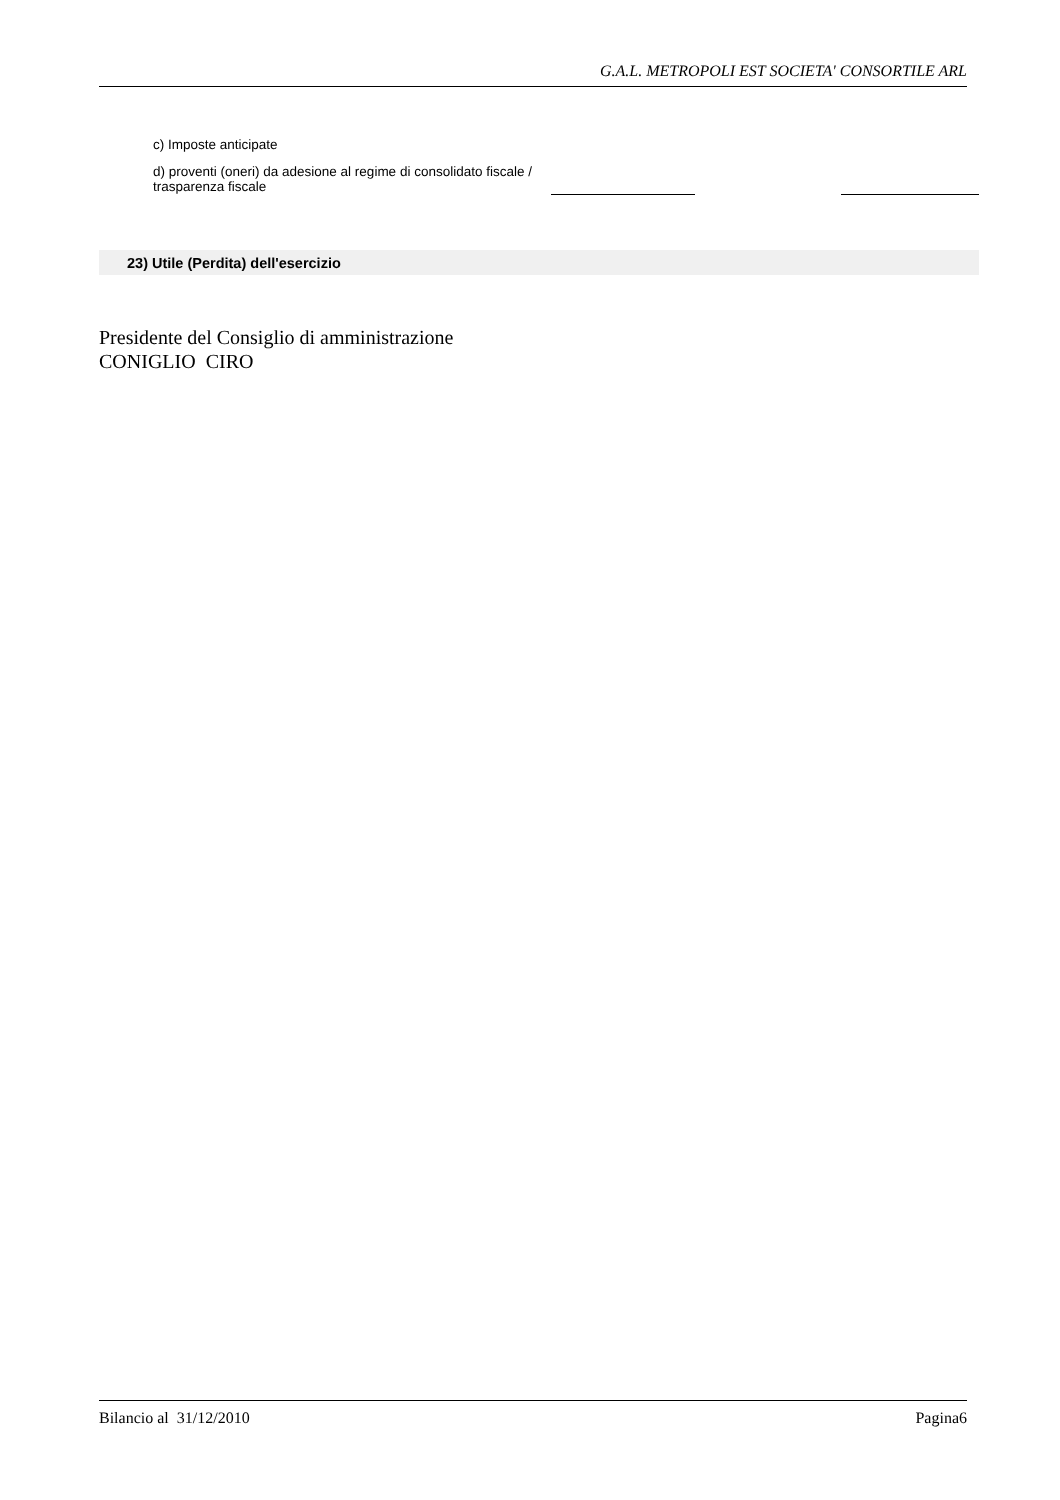G.A.L. METROPOLI EST SOCIETA' CONSORTILE ARL
| c) Imposte anticipate | | | | |
| d) proventi (oneri) da adesione al regime di consolidato fiscale / trasparenza fiscale | | | | |
| 23) Utile (Perdita) dell'esercizio |
Presidente del Consiglio di amministrazione
CONIGLIO CIRO
Bilancio al 31/12/2010 Pagina6